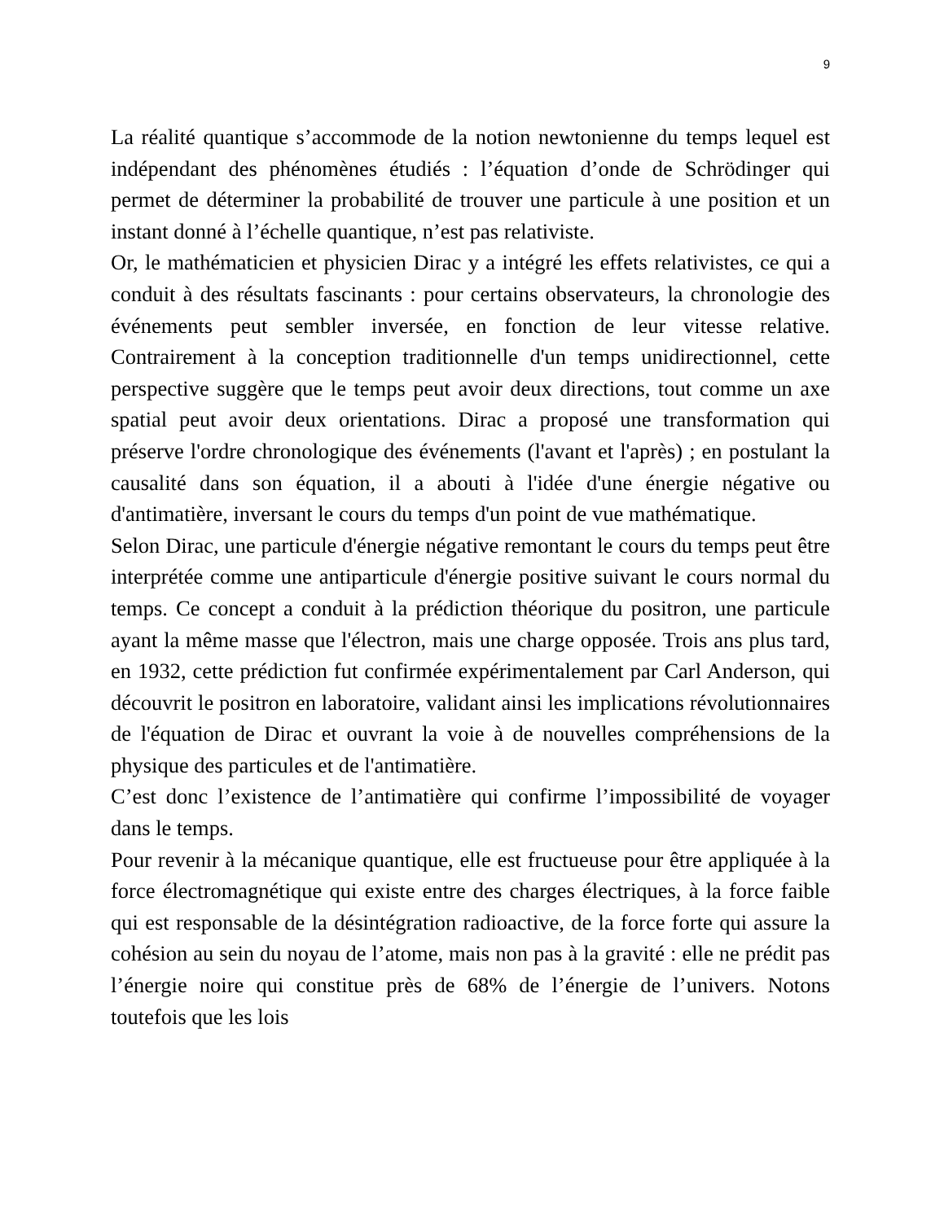9
La réalité quantique s’accommode de la notion newtonienne du temps lequel est indépendant des phénomènes étudiés : l’équation d’onde de Schrödinger qui permet de déterminer la probabilité de trouver une particule à une position et un instant donné à l’échelle quantique, n’est pas relativiste.
Or, le mathématicien et physicien Dirac y a intégré les effets relativistes, ce qui a conduit à des résultats fascinants : pour certains observateurs, la chronologie des événements peut sembler inversée, en fonction de leur vitesse relative. Contrairement à la conception traditionnelle d'un temps unidirectionnel, cette perspective suggère que le temps peut avoir deux directions, tout comme un axe spatial peut avoir deux orientations. Dirac a proposé une transformation qui préserve l'ordre chronologique des événements (l'avant et l'après) ; en postulant la causalité dans son équation, il a abouti à l'idée d'une énergie négative ou d'antimatière, inversant le cours du temps d'un point de vue mathématique.
Selon Dirac, une particule d'énergie négative remontant le cours du temps peut être interprétée comme une antiparticule d'énergie positive suivant le cours normal du temps. Ce concept a conduit à la prédiction théorique du positron, une particule ayant la même masse que l'électron, mais une charge opposée. Trois ans plus tard, en 1932, cette prédiction fut confirmée expérimentalement par Carl Anderson, qui découvrit le positron en laboratoire, validant ainsi les implications révolutionnaires de l'équation de Dirac et ouvrant la voie à de nouvelles compréhensions de la physique des particules et de l'antimatière.
C’est donc l’existence de l’antimatière qui confirme l’impossibilité de voyager dans le temps.
Pour revenir à la mécanique quantique, elle est fructueuse pour être appliquée à la force électromagnétique qui existe entre des charges électriques, à la force faible qui est responsable de la désintégration radioactive, de la force forte qui assure la cohésion au sein du noyau de l’atome, mais non pas à la gravité : elle ne prédit pas l’énergie noire qui constitue près de 68% de l’énergie de l’univers. Notons toutefois que les lois